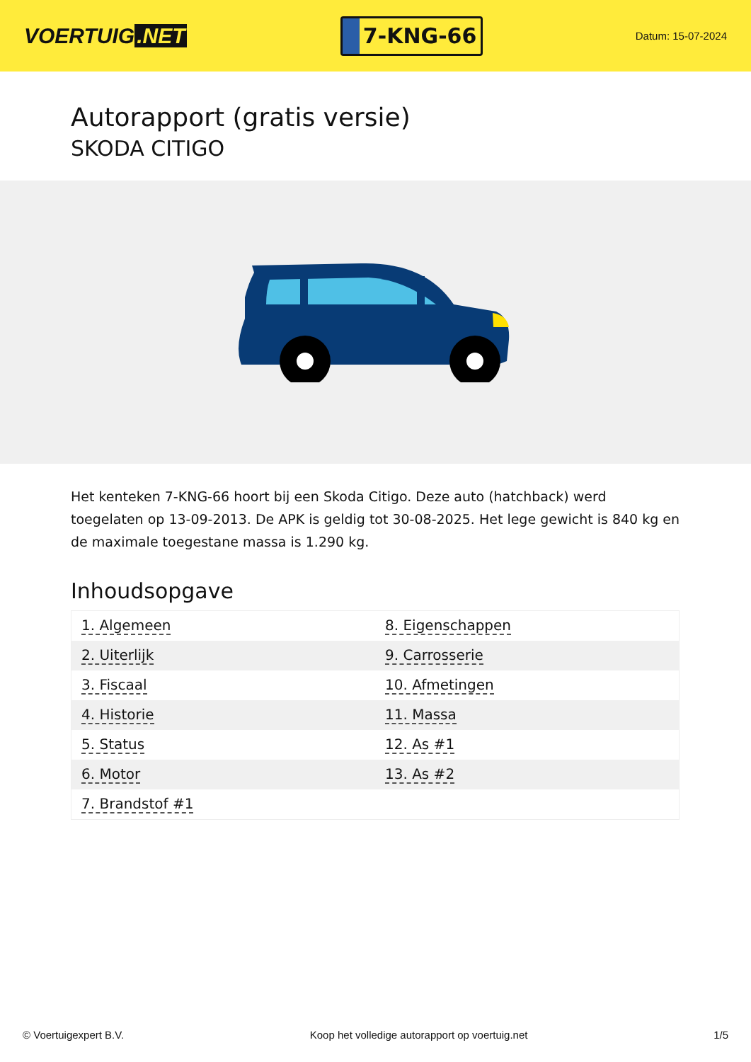VOERTUIG.NET
7-KNG-66
Datum: 15-07-2024
Autorapport (gratis versie)
SKODA CITIGO
Het kenteken 7-KNG-66 hoort bij een Skoda Citigo. Deze auto (hatchback) werd toegelaten op 13-09-2013. De APK is geldig tot 30-08-2025. Het lege gewicht is 840 kg en de maximale toegestane massa is 1.290 kg.
Inhoudsopgave
| 1. Algemeen | 8. Eigenschappen |
| 2. Uiterlijk | 9. Carrosserie |
| 3. Fiscaal | 10. Afmetingen |
| 4. Historie | 11. Massa |
| 5. Status | 12. As #1 |
| 6. Motor | 13. As #2 |
| 7. Brandstof #1 | |
© Voertuigexpert B.V. Koop het volledige autorapport op voertuig.net 1/5